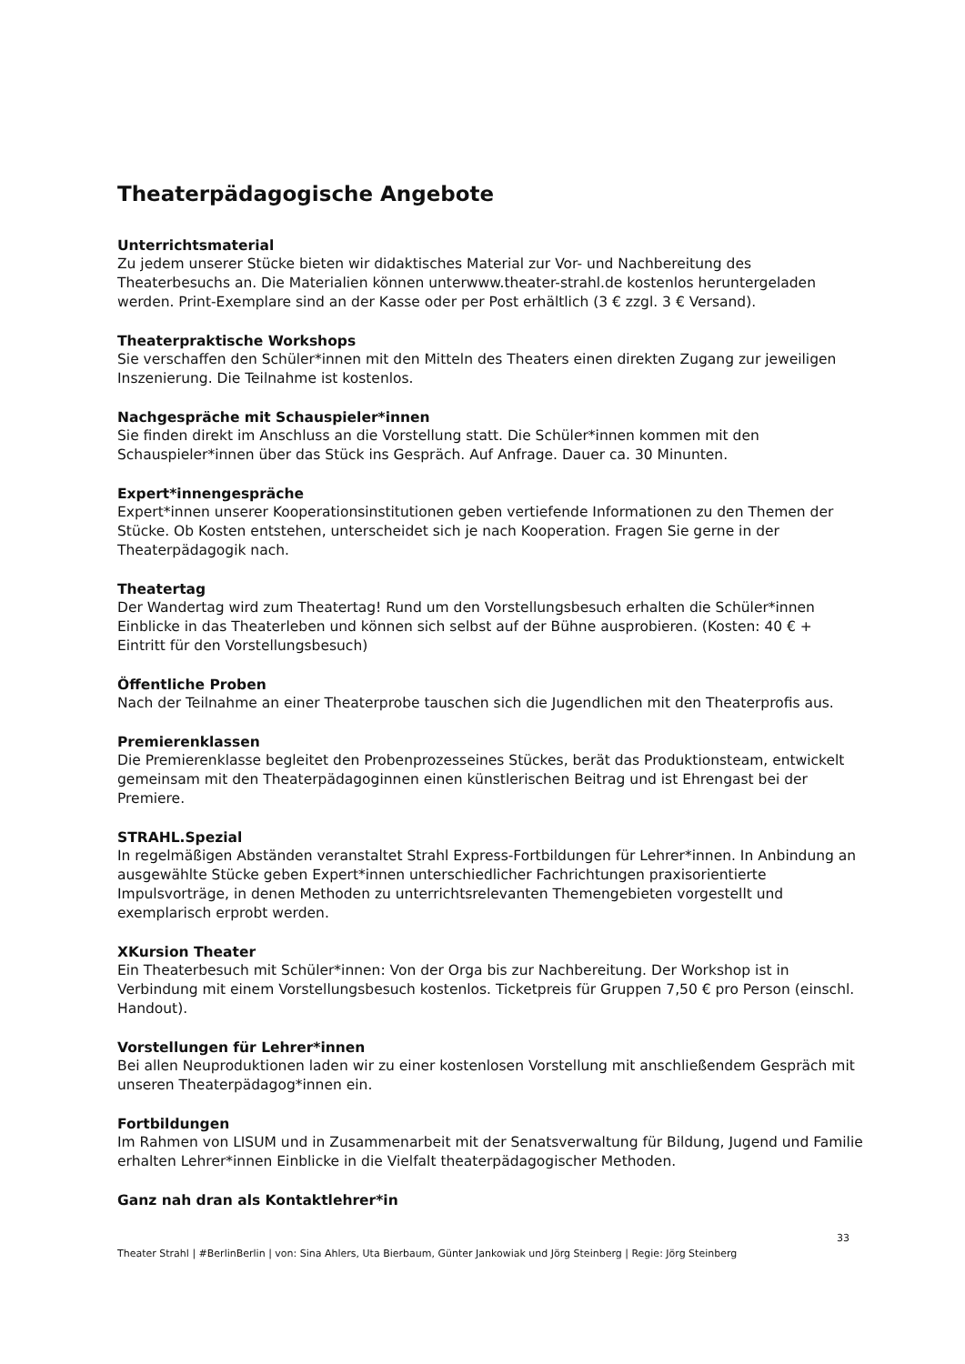Theaterpädagogische Angebote
Unterrichtsmaterial
Zu jedem unserer Stücke bieten wir didaktisches Material zur Vor- und Nachbereitung des Theaterbesuchs an. Die Materialien können unterwww.theater-strahl.de kostenlos heruntergeladen werden. Print-Exemplare sind an der Kasse oder per Post erhältlich (3 € zzgl. 3 € Versand).
Theaterpraktische Workshops
Sie verschaffen den Schüler*innen mit den Mitteln des Theaters einen direkten Zugang zur jeweiligen Inszenierung. Die Teilnahme ist kostenlos.
Nachgespräche mit Schauspieler*innen
Sie finden direkt im Anschluss an die Vorstellung statt. Die Schüler*innen kommen mit den Schauspieler*innen über das Stück ins Gespräch. Auf Anfrage. Dauer ca. 30 Minunten.
Expert*innengespräche
Expert*innen unserer Kooperationsinstitutionen geben vertiefende Informationen zu den Themen der Stücke. Ob Kosten entstehen, unterscheidet sich je nach Kooperation. Fragen Sie gerne in der Theaterpädagogik nach.
Theatertag
Der Wandertag wird zum Theatertag! Rund um den Vorstellungsbesuch erhalten die Schüler*innen Einblicke in das Theaterleben und können sich selbst auf der Bühne ausprobieren. (Kosten: 40 € + Eintritt für den Vorstellungsbesuch)
Öffentliche Proben
Nach der Teilnahme an einer Theaterprobe tauschen sich die Jugendlichen mit den Theaterprofis aus.
Premierenklassen
Die Premierenklasse begleitet den Probenprozesseines Stückes, berät das Produktionsteam, entwickelt gemeinsam mit den Theaterpädagoginnen einen künstlerischen Beitrag und ist Ehrengast bei der Premiere.
STRAHL.Spezial
In regelmäßigen Abständen veranstaltet Strahl Express-Fortbildungen für Lehrer*innen. In Anbindung an ausgewählte Stücke geben Expert*innen unterschiedlicher Fachrichtungen praxisorientierte Impulsvorträge, in denen Methoden zu unterrichtsrelevanten Themengebieten vorgestellt und exemplarisch erprobt werden.
XKursion Theater
Ein Theaterbesuch mit Schüler*innen: Von der Orga bis zur Nachbereitung. Der Workshop ist in Verbindung mit einem Vorstellungsbesuch kostenlos. Ticketpreis für Gruppen 7,50 € pro Person (einschl. Handout).
Vorstellungen für Lehrer*innen
Bei allen Neuproduktionen laden wir zu einer kostenlosen Vorstellung mit anschließendem Gespräch mit unseren Theaterpädagog*innen ein.
Fortbildungen
Im Rahmen von LISUM und in Zusammenarbeit mit der Senatsverwaltung für Bildung, Jugend und Familie erhalten Lehrer*innen Einblicke in die Vielfalt theaterpädagogischer Methoden.
Ganz nah dran als Kontaktlehrer*in
33
Theater Strahl | #BerlinBerlin | von: Sina Ahlers, Uta Bierbaum, Günter Jankowiak und Jörg Steinberg | Regie: Jörg Steinberg